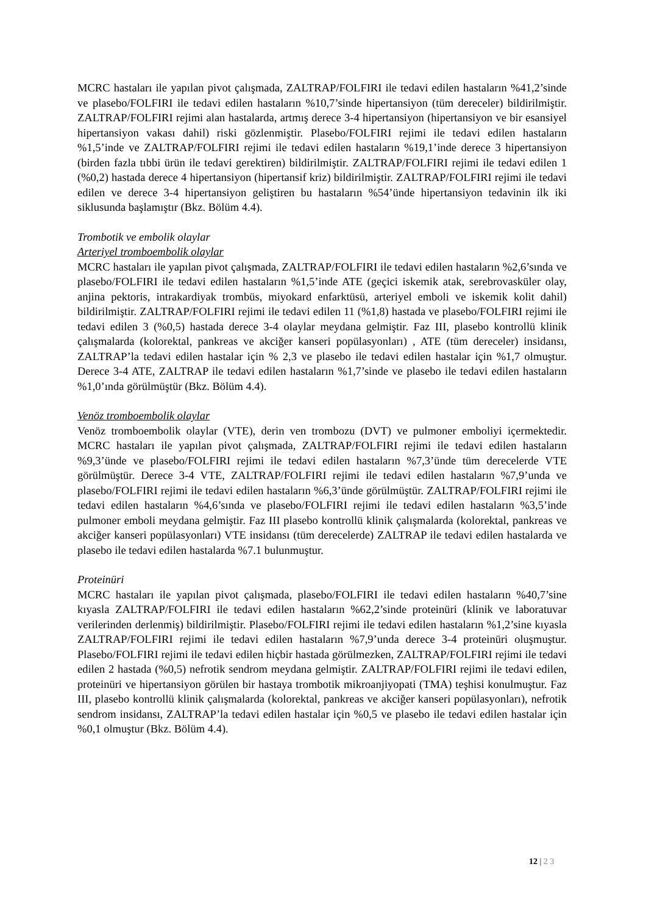MCRC hastaları ile yapılan pivot çalışmada, ZALTRAP/FOLFIRI ile tedavi edilen hastaların %41,2’sinde ve plasebo/FOLFIRI ile tedavi edilen hastaların %10,7’sinde hipertansiyon (tüm dereceler) bildirilmiştir. ZALTRAP/FOLFIRI rejimi alan hastalarda, artmış derece 3-4 hipertansiyon (hipertansiyon ve bir esansiyel hipertansiyon vakası dahil) riski gözlenmiştir. Plasebo/FOLFIRI rejimi ile tedavi edilen hastaların %1,5’inde ve ZALTRAP/FOLFIRI rejimi ile tedavi edilen hastaların %19,1’inde derece 3 hipertansiyon (birden fazla tıbbi ürün ile tedavi gerektiren) bildirilmiştir. ZALTRAP/FOLFIRI rejimi ile tedavi edilen 1 (%0,2) hastada derece 4 hipertansiyon (hipertansif kriz) bildirilmiştir. ZALTRAP/FOLFIRI rejimi ile tedavi edilen ve derece 3-4 hipertansiyon geliştiren bu hastaların %54’ünde hipertansiyon tedavinin ilk iki siklusunda başlamıştır (Bkz. Bölüm 4.4).
Trombotik ve embolik olaylar
Arteriyel tromboembolik olaylar
MCRC hastaları ile yapılan pivot çalışmada, ZALTRAP/FOLFIRI ile tedavi edilen hastaların %2,6’sında ve plasebo/FOLFIRI ile tedavi edilen hastaların %1,5’inde ATE (geçici iskemik atak, serebrovasküler olay, anjina pektoris, intrakardiyak trombüs, miyokard enfarktüsü, arteriyel emboli ve iskemik kolit dahil) bildirilmiştir. ZALTRAP/FOLFIRI rejimi ile tedavi edilen 11 (%1,8) hastada ve plasebo/FOLFIRI rejimi ile tedavi edilen 3 (%0,5) hastada derece 3-4 olaylar meydana gelmiştir. Faz III, plasebo kontrollü klinik çalışmalarda (kolorektal, pankreas ve akciğer kanseri popülasyonları) , ATE (tüm dereceler) insidansı, ZALTRAP’la tedavi edilen hastalar için % 2,3 ve plasebo ile tedavi edilen hastalar için %1,7 olmuştur. Derece 3-4 ATE, ZALTRAP ile tedavi edilen hastaların %1,7’sinde ve plasebo ile tedavi edilen hastaların %1,0’ında görülmüştür (Bkz. Bölüm 4.4).
Venöz tromboembolik olaylar
Venöz tromboembolik olaylar (VTE), derin ven trombozu (DVT) ve pulmoner emboliyi içermektedir. MCRC hastaları ile yapılan pivot çalışmada, ZALTRAP/FOLFIRI rejimi ile tedavi edilen hastaların %9,3’ünde ve plasebo/FOLFIRI rejimi ile tedavi edilen hastaların %7,3’ünde tüm derecelerde VTE görülmüştür. Derece 3-4 VTE, ZALTRAP/FOLFIRI rejimi ile tedavi edilen hastaların %7,9’unda ve plasebo/FOLFIRI rejimi ile tedavi edilen hastaların %6,3’ünde görülmüştür. ZALTRAP/FOLFIRI rejimi ile tedavi edilen hastaların %4,6’sında ve plasebo/FOLFIRI rejimi ile tedavi edilen hastaların %3,5’inde pulmoner emboli meydana gelmiştir. Faz III plasebo kontrollü klinik çalışmalarda (kolorektal, pankreas ve akciğer kanseri popülasyonları) VTE insidansı (tüm derecelerde) ZALTRAP ile tedavi edilen hastalarda ve plasebo ile tedavi edilen hastalarda %7.1 bulunmuştur.
Proteinüri
MCRC hastaları ile yapılan pivot çalışmada, plasebo/FOLFIRI ile tedavi edilen hastaların %40,7’sine kıyasla ZALTRAP/FOLFIRI ile tedavi edilen hastaların %62,2’sinde proteinüri (klinik ve laboratuvar verilerinden derlenmiş) bildirilmiştir. Plasebo/FOLFIRI rejimi ile tedavi edilen hastaların %1,2’sine kıyasla ZALTRAP/FOLFIRI rejimi ile tedavi edilen hastaların %7,9’unda derece 3-4 proteinüri oluşmuştur. Plasebo/FOLFIRI rejimi ile tedavi edilen hiçbir hastada görülmezken, ZALTRAP/FOLFIRI rejimi ile tedavi edilen 2 hastada (%0,5) nefrotik sendrom meydana gelmiştir. ZALTRAP/FOLFIRI rejimi ile tedavi edilen, proteinüri ve hipertansiyon görülen bir hastaya trombotik mikroanjiyopati (TMA) teşhisi konulmuştur. Faz III, plasebo kontrollü klinik çalışmalarda (kolorektal, pankreas ve akciğer kanseri popülasyonları), nefrotik sendrom insidansı, ZALTRAP’la tedavi edilen hastalar için %0,5 ve plasebo ile tedavi edilen hastalar için %0,1 olmuştur (Bkz. Bölüm 4.4).
12 | 2 3